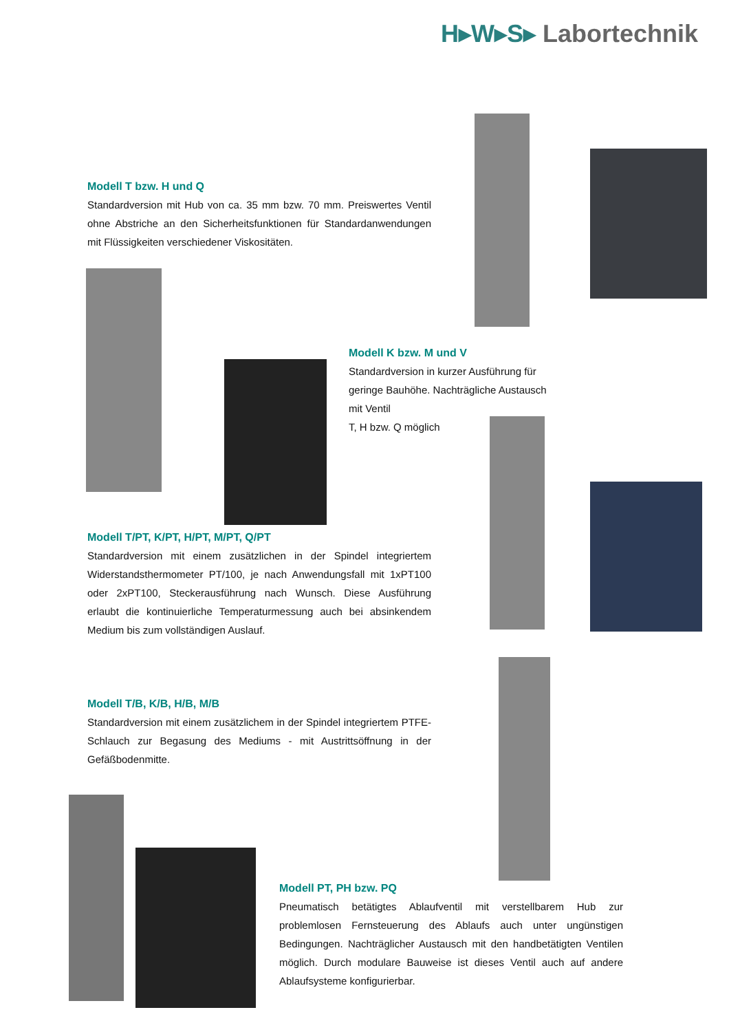H▸W▸S▸ Labortechnik
Modell T bzw. H und Q
Standardversion mit Hub von ca. 35 mm bzw. 70 mm. Preiswertes Ventil ohne Abstriche an den Sicherheitsfunktionen für Standardanwendungen mit Flüssigkeiten verschiedener Viskositäten.
Modell K bzw. M und V
Standardversion in kurzer Ausführung für
geringe Bauhöhe. Nachträgliche Austausch
mit Ventil
T, H bzw. Q möglich
Modell T/PT, K/PT, H/PT, M/PT, Q/PT
Standardversion mit einem zusätzlichen in der Spindel integriertem Widerstandsthermometer PT/100, je nach Anwendungsfall mit 1xPT100 oder 2xPT100, Steckerausführung nach Wunsch. Diese Ausführung erlaubt die kontinuierliche Temperaturmessung auch bei absinkendem Medium bis zum vollständigen Auslauf.
Modell T/B, K/B, H/B, M/B
Standardversion mit einem zusätzlichem in der Spindel integriertem PTFE-Schlauch zur Begasung des Mediums - mit Austrittsöffnung in der Gefäßbodenmitte.
Modell PT, PH bzw. PQ
Pneumatisch betätigtes Ablaufventil mit verstellbarem Hub zur problemlosen Fernsteuerung des Ablaufs auch unter ungünstigen Bedingungen. Nachträglicher Austausch mit den handbetätigten Ventilen möglich. Durch modulare Bauweise ist dieses Ventil auch auf andere Ablaufsysteme konfigurierbar.